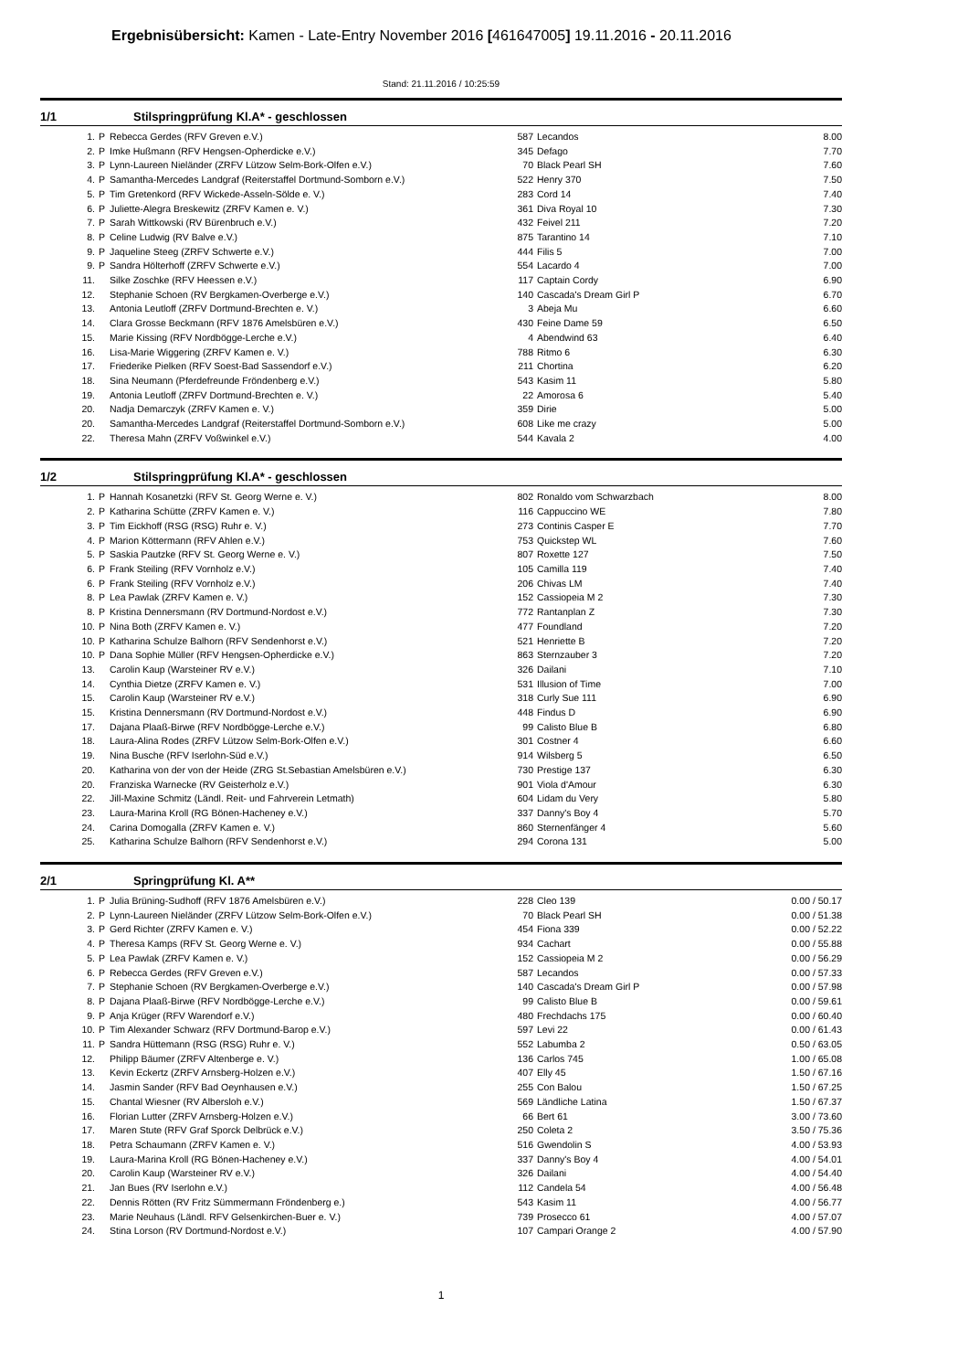Ergebnisübersicht: Kamen - Late-Entry November 2016 [461647005] 19.11.2016 - 20.11.2016
Stand: 21.11.2016 / 10:25:59
1/1 Stilspringprüfung Kl.A* - geschlossen
| 1. | P | Rebecca Gerdes (RFV Greven e.V.) | 587 | Lecandos | 8.00 |
| 2. | P | Imke Hußmann (RFV Hengsen-Opherdicke e.V.) | 345 | Defago | 7.70 |
| 3. | P | Lynn-Laureen Nieländer (ZRFV Lützow Selm-Bork-Olfen e.V.) | 70 | Black Pearl SH | 7.60 |
| 4. | P | Samantha-Mercedes Landgraf (Reiterstaffel Dortmund-Somborn e.V.) | 522 | Henry 370 | 7.50 |
| 5. | P | Tim Gretenkord (RFV Wickede-Asseln-Sölde e. V.) | 283 | Cord 14 | 7.40 |
| 6. | P | Juliette-Alegra Breskewitz (ZRFV Kamen e. V.) | 361 | Diva Royal 10 | 7.30 |
| 7. | P | Sarah Wittkowski (RV Bürenbruch e.V.) | 432 | Feivel 211 | 7.20 |
| 8. | P | Celine Ludwig (RV Balve e.V.) | 875 | Tarantino 14 | 7.10 |
| 9. | P | Jaqueline Steeg (ZRFV Schwerte e.V.) | 444 | Filis 5 | 7.00 |
| 9. | P | Sandra Hölterhoff (ZRFV Schwerte e.V.) | 554 | Lacardo 4 | 7.00 |
| 11. | | Silke Zoschke (RFV Heessen e.V.) | 117 | Captain Cordy | 6.90 |
| 12. | | Stephanie Schoen (RV Bergkamen-Overberge e.V.) | 140 | Cascada's Dream Girl P | 6.70 |
| 13. | | Antonia Leutloff (ZRFV Dortmund-Brechten e. V.) | 3 | Abeja Mu | 6.60 |
| 14. | | Clara Grosse Beckmann (RFV 1876 Amelsbüren e.V.) | 430 | Feine Dame 59 | 6.50 |
| 15. | | Marie Kissing (RFV Nordbögge-Lerche e.V.) | 4 | Abendwind 63 | 6.40 |
| 16. | | Lisa-Marie Wiggering (ZRFV Kamen e. V.) | 788 | Ritmo 6 | 6.30 |
| 17. | | Friederike Pielken (RFV Soest-Bad Sassendorf e.V.) | 211 | Chortina | 6.20 |
| 18. | | Sina Neumann (Pferdefreunde Fröndenberg e.V.) | 543 | Kasim 11 | 5.80 |
| 19. | | Antonia Leutloff (ZRFV Dortmund-Brechten e. V.) | 22 | Amorosa 6 | 5.40 |
| 20. | | Nadja Demarczyk (ZRFV Kamen e. V.) | 359 | Dirie | 5.00 |
| 20. | | Samantha-Mercedes Landgraf (Reiterstaffel Dortmund-Somborn e.V.) | 608 | Like me crazy | 5.00 |
| 22. | | Theresa Mahn (ZRFV Voßwinkel e.V.) | 544 | Kavala 2 | 4.00 |
1/2 Stilspringprüfung Kl.A* - geschlossen
| 1. | P | Hannah Kosanetzki (RFV St. Georg Werne e. V.) | 802 | Ronaldo vom Schwarzbach | 8.00 |
| 2. | P | Katharina Schütte (ZRFV Kamen e. V.) | 116 | Cappuccino WE | 7.80 |
| 3. | P | Tim Eickhoff (RSG (RSG) Ruhr e. V.) | 273 | Continis Casper E | 7.70 |
| 4. | P | Marion Köttermann (RFV Ahlen e.V.) | 753 | Quickstep WL | 7.60 |
| 5. | P | Saskia Pautzke (RFV St. Georg Werne e. V.) | 807 | Roxette 127 | 7.50 |
| 6. | P | Frank Steiling (RFV Vornholz e.V.) | 105 | Camilla 119 | 7.40 |
| 6. | P | Frank Steiling (RFV Vornholz e.V.) | 206 | Chivas LM | 7.40 |
| 8. | P | Lea Pawlak (ZRFV Kamen e. V.) | 152 | Cassiopeia M 2 | 7.30 |
| 8. | P | Kristina Dennersmann (RV Dortmund-Nordost e.V.) | 772 | Rantanplan Z | 7.30 |
| 10. | P | Nina Both (ZRFV Kamen e. V.) | 477 | Foundland | 7.20 |
| 10. | P | Katharina Schulze Balhorn (RFV Sendenhorst e.V.) | 521 | Henriette B | 7.20 |
| 10. | P | Dana Sophie Müller (RFV Hengsen-Opherdicke e.V.) | 863 | Sternzauber 3 | 7.20 |
| 13. | | Carolin Kaup (Warsteiner RV e.V.) | 326 | Dailani | 7.10 |
| 14. | | Cynthia Dietze (ZRFV Kamen e. V.) | 531 | Illusion of Time | 7.00 |
| 15. | | Carolin Kaup (Warsteiner RV e.V.) | 318 | Curly Sue 111 | 6.90 |
| 15. | | Kristina Dennersmann (RV Dortmund-Nordost e.V.) | 448 | Findus D | 6.90 |
| 17. | | Dajana Plaaß-Birwe (RFV Nordbögge-Lerche e.V.) | 99 | Calisto Blue B | 6.80 |
| 18. | | Laura-Alina Rodes (ZRFV Lützow Selm-Bork-Olfen e.V.) | 301 | Costner 4 | 6.60 |
| 19. | | Nina Busche (RFV Iserlohn-Süd e.V.) | 914 | Wilsberg 5 | 6.50 |
| 20. | | Katharina von der von der Heide (ZRG St.Sebastian Amelsbüren e.V.) | 730 | Prestige 137 | 6.30 |
| 20. | | Franziska Warnecke (RV Geisterholz e.V.) | 901 | Viola d'Amour | 6.30 |
| 22. | | Jill-Maxine Schmitz (Ländl. Reit- und Fahrverein Letmath) | 604 | Lidam du Very | 5.80 |
| 23. | | Laura-Marina Kroll (RG Bönen-Hacheney e.V.) | 337 | Danny's Boy 4 | 5.70 |
| 24. | | Carina Domogalla (ZRFV Kamen e. V.) | 860 | Sternenfänger 4 | 5.60 |
| 25. | | Katharina Schulze Balhorn (RFV Sendenhorst e.V.) | 294 | Corona 131 | 5.00 |
2/1 Springprüfung Kl. A**
| 1. | P | Julia Brüning-Sudhoff (RFV 1876 Amelsbüren e.V.) | 228 | Cleo 139 | 0.00 / 50.17 |
| 2. | P | Lynn-Laureen Nieländer (ZRFV Lützow Selm-Bork-Olfen e.V.) | 70 | Black Pearl SH | 0.00 / 51.38 |
| 3. | P | Gerd Richter (ZRFV Kamen e. V.) | 454 | Fiona 339 | 0.00 / 52.22 |
| 4. | P | Theresa Kamps (RFV St. Georg Werne e. V.) | 934 | Cachart | 0.00 / 55.88 |
| 5. | P | Lea Pawlak (ZRFV Kamen e. V.) | 152 | Cassiopeia M 2 | 0.00 / 56.29 |
| 6. | P | Rebecca Gerdes (RFV Greven e.V.) | 587 | Lecandos | 0.00 / 57.33 |
| 7. | P | Stephanie Schoen (RV Bergkamen-Overberge e.V.) | 140 | Cascada's Dream Girl P | 0.00 / 57.98 |
| 8. | P | Dajana Plaaß-Birwe (RFV Nordbögge-Lerche e.V.) | 99 | Calisto Blue B | 0.00 / 59.61 |
| 9. | P | Anja Krüger (RFV Warendorf e.V.) | 480 | Frechdachs 175 | 0.00 / 60.40 |
| 10. | P | Tim Alexander Schwarz (RFV Dortmund-Barop e.V.) | 597 | Levi 22 | 0.00 / 61.43 |
| 11. | P | Sandra Hüttemann (RSG (RSG) Ruhr e. V.) | 552 | Labumba 2 | 0.50 / 63.05 |
| 12. | | Philipp Bäumer (ZRFV Altenberge e. V.) | 136 | Carlos 745 | 1.00 / 65.08 |
| 13. | | Kevin Eckertz (ZRFV Arnsberg-Holzen e.V.) | 407 | Elly 45 | 1.50 / 67.16 |
| 14. | | Jasmin Sander (RFV Bad Oeynhausen e.V.) | 255 | Con Balou | 1.50 / 67.25 |
| 15. | | Chantal Wiesner (RV Albersloh e.V.) | 569 | Ländliche Latina | 1.50 / 67.37 |
| 16. | | Florian Lutter (ZRFV Arnsberg-Holzen e.V.) | 66 | Bert 61 | 3.00 / 73.60 |
| 17. | | Maren Stute (RFV Graf Sporck Delbrück e.V.) | 250 | Coleta 2 | 3.50 / 75.36 |
| 18. | | Petra Schaumann (ZRFV Kamen e. V.) | 516 | Gwendolin S | 4.00 / 53.93 |
| 19. | | Laura-Marina Kroll (RG Bönen-Hacheney e.V.) | 337 | Danny's Boy 4 | 4.00 / 54.01 |
| 20. | | Carolin Kaup (Warsteiner RV e.V.) | 326 | Dailani | 4.00 / 54.40 |
| 21. | | Jan Bues (RV Iserlohn e.V.) | 112 | Candela 54 | 4.00 / 56.48 |
| 22. | | Dennis Rötten (RV Fritz Sümmermann Fröndenberg e.) | 543 | Kasim 11 | 4.00 / 56.77 |
| 23. | | Marie Neuhaus (Ländl. RFV Gelsenkirchen-Buer e. V.) | 739 | Prosecco 61 | 4.00 / 57.07 |
| 24. | | Stina Lorson (RV Dortmund-Nordost e.V.) | 107 | Campari Orange 2 | 4.00 / 57.90 |
1